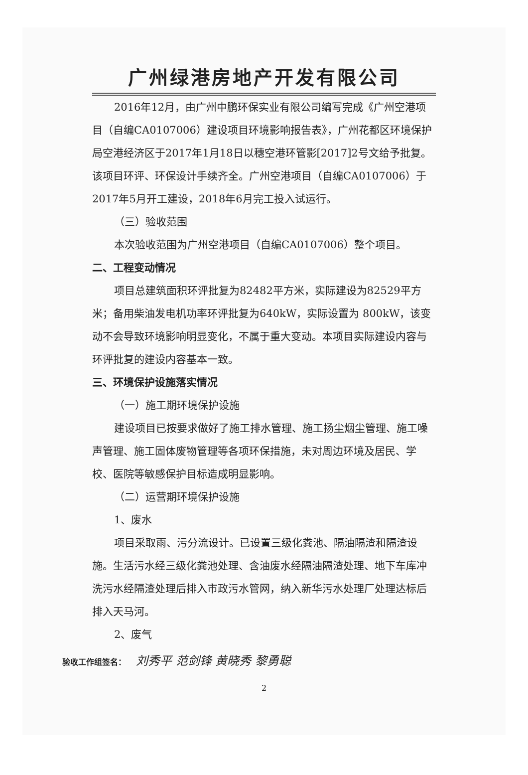广州绿港房地产开发有限公司
2016年12月，由广州中鹏环保实业有限公司编写完成《广州空港项目（自编CA0107006）建设项目环境影响报告表》，广州花都区环境保护局空港经济区于2017年1月18日以穗空港环管影[2017]2号文给予批复。该项目环评、环保设计手续齐全。广州空港项目（自编CA0107006）于2017年5月开工建设，2018年6月完工投入试运行。
（三）验收范围
本次验收范围为广州空港项目（自编CA0107006）整个项目。
二、工程变动情况
项目总建筑面积环评批复为82482平方米，实际建设为82529平方米；备用柴油发电机功率环评批复为640kW，实际设置为 800kW，该变动不会导致环境影响明显变化，不属于重大变动。本项目实际建设内容与环评批复的建设内容基本一致。
三、环境保护设施落实情况
（一）施工期环境保护设施
建设项目已按要求做好了施工排水管理、施工扬尘烟尘管理、施工噪声管理、施工固体废物管理等各项环保措施，未对周边环境及居民、学校、医院等敏感保护目标造成明显影响。
（二）运营期环境保护设施
1、废水
项目采取雨、污分流设计。已设置三级化粪池、隔油隔渣和隔渣设施。生活污水经三级化粪池处理、含油废水经隔油隔渣处理、地下车库冲洗污水经隔渣处理后排入市政污水管网，纳入新华污水处理厂处理达标后排入天马河。
2、废气
验收工作组签名： 刘秀平 范剑锋 黄晓秀 黎勇聪
2